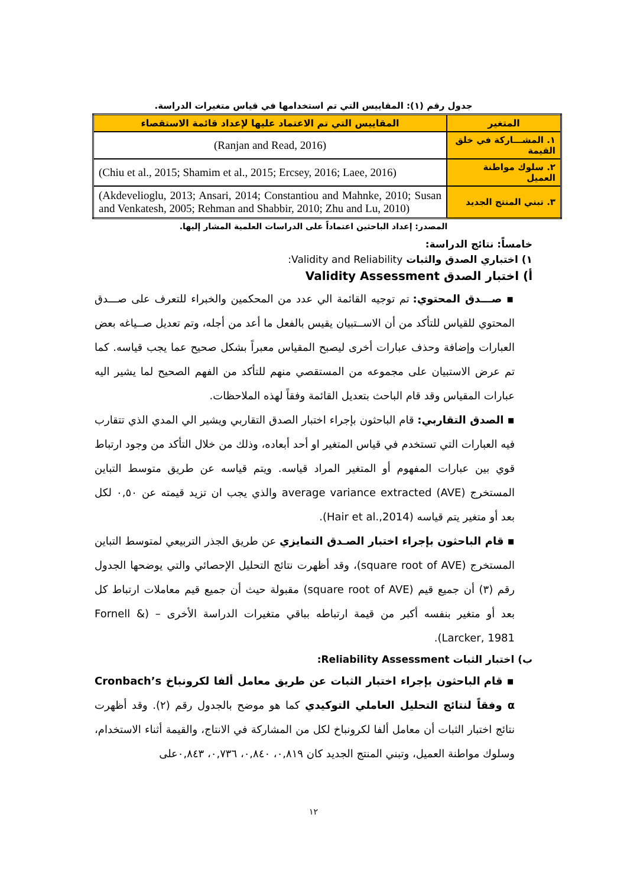جدول رقم (١): المقاييس التي تم استخدامها في قياس متغيرات الدراسة.
| المتغير | المقاييس التي تم الاعتماد عليها لإعداد قائمة الاستقصاء |
| --- | --- |
| ١. المشـــاركة في خلق القيمة | (Ranjan and Read, 2016) |
| ٢. سلوك مواطنة العميل | (Chiu et al., 2015; Shamim et al., 2015; Ercsey, 2016; Laee, 2016) |
| ٣. تبني المنتج الجديد | (Akdevelioglu, 2013; Ansari, 2014; Constantiou and Mahnke, 2010; Susan and Venkatesh, 2005; Rehman and Shabbir, 2010; Zhu and Lu, 2010) |
المصدر: إعداد الباحثين اعتماداً على الدراسات العلمية المشار إليها.
خامساً: نتائج الدراسة:
١) اختباري الصدق والثبات Validity and Reliability:
أ) اختبار الصدق Validity Assessment
▪ صـــدق المحتوي: تم توجيه القائمة الي عدد من المحكمين والخبراء للتعرف على صـــدق المحتوي للقياس للتأكد من أن الاســتبيان يقيس بالفعل ما أعد من أجله، وتم تعديل صــياغه بعض العبارات وإضافة وحذف عبارات أخرى ليصبح المقياس معبراً بشكل صحيح عما يجب قياسه. كما تم عرض الاستبيان على مجموعه من المستقصي منهم للتأكد من الفهم الصحيح لما يشير اليه عبارات المقياس وقد قام الباحث بتعديل القائمة وفقاً لهذه الملاحظات.
▪ الصدق التقاربي: قام الباحثون بإجراء اختبار الصدق التقاربي ويشير الي المدي الذي تتقارب فيه العبارات التي تستخدم في قياس المتغير او أحد أبعاده، وذلك من خلال التأكد من وجود ارتباط قوي بين عبارات المفهوم أو المتغير المراد قياسه. ويتم قياسه عن طريق متوسط التباين المستخرج (AVE) average variance extracted والذي يجب ان تزيد قيمته عن ٠,٥٠ لكل بعد أو متغير يتم قياسه (Hair et al.,2014).
▪ قام الباحثون بإجراء اختبار الصـدق التمايزي عن طريق الجذر التربيعي لمتوسط التباين المستخرج (square root of AVE)، وقد أظهرت نتائج التحليل الإحصائي والتي يوضحها الجدول رقم (٣) أن جميع قيم (square root of AVE) مقبولة حيث أن جميع قيم معاملات ارتباط كل بعد أو متغير بنفسه أكبر من قيمة ارتباطه بباقي متغيرات الدراسة الأخرى – (Fornell & Larcker, 1981).
ب) اختبار الثبات Reliability Assessment:
▪ قام الباحثون بإجراء اختبار الثبات عن طريق معامل ألفا لكرونباخ Cronbach’s α وفقاً لنتائج التحليل العاملي التوكيدي كما هو موضح بالجدول رقم (٢). وقد أظهرت نتائج اختبار الثبات أن معامل ألفا لكرونباخ لكل من المشاركة في الانتاج، والقيمة أثناء الاستخدام، وسلوك مواطنة العميل، وتبني المنتج الجديد كان ٠,٨١٩، ٠,٨٤٠، ٠,٧٣٦، ٠,٨٤٣على
١٢